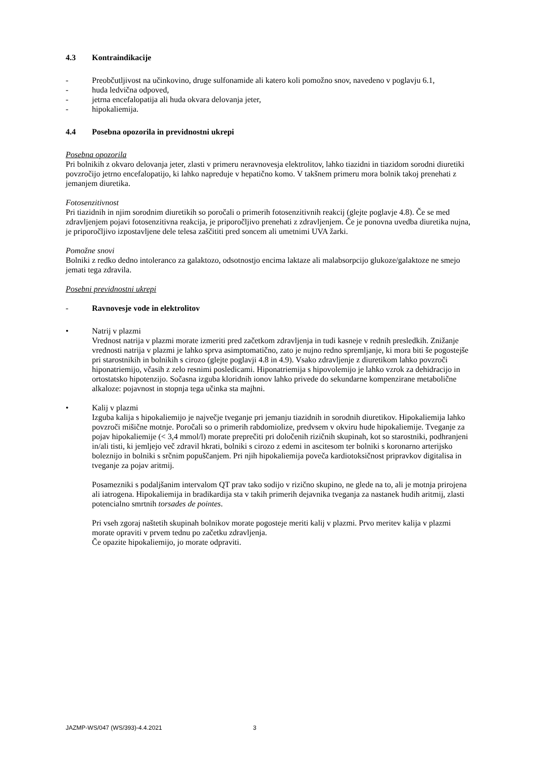4.3 Kontraindikacije
- Preobčutljivost na učinkovino, druge sulfonamide ali katero koli pomožno snov, navedeno v poglavju 6.1,
- huda ledvična odpoved,
- jetrna encefalopatija ali huda okvara delovanja jeter,
- hipokaliemija.
4.4 Posebna opozorila in previdnostni ukrepi
Posebna opozorila
Pri bolnikih z okvaro delovanja jeter, zlasti v primeru neravnovesja elektrolitov, lahko tiazidni in tiazidom sorodni diuretiki povzročijo jetrno encefalopatijo, ki lahko napreduje v hepatično komo. V takšnem primeru mora bolnik takoj prenehati z jemanjem diuretika.
Fotosenzitivnost
Pri tiazidnih in njim sorodnim diuretikih so poročali o primerih fotosenzitivnih reakcij (glejte poglavje 4.8). Če se med zdravljenjem pojavi fotosenzitivna reakcija, je priporočljivo prenehati z zdravljenjem. Če je ponovna uvedba diuretika nujna, je priporočljivo izpostavljene dele telesa zaščititi pred soncem ali umetnimi UVA žarki.
Pomožne snovi
Bolniki z redko dedno intoleranco za galaktozo, odsotnostjo encima laktaze ali malabsorpcijo glukoze/galaktoze ne smejo jemati tega zdravila.
Posebni previdnostni ukrepi
- Ravnovesje vode in elektrolitov
• Natrij v plazmi
Vrednost natrija v plazmi morate izmeriti pred začetkom zdravljenja in tudi kasneje v rednih presledkih. Znižanje vrednosti natrija v plazmi je lahko sprva asimptomatično, zato je nujno redno spremljanje, ki mora biti še pogostejše pri starostnikih in bolnikih s cirozo (glejte poglavji 4.8 in 4.9). Vsako zdravljenje z diuretikom lahko povzroči hiponatriemijo, včasih z zelo resnimi posledicami. Hiponatriemija s hipovolemijo je lahko vzrok za dehidracijo in ortostatsko hipotenzijo. Sočasna izguba kloridnih ionov lahko privede do sekundarne kompenzirane metabolične alkaloze: pojavnost in stopnja tega učinka sta majhni.
• Kalij v plazmi
Izguba kalija s hipokaliemijo je največje tveganje pri jemanju tiazidnih in sorodnih diuretikov. Hipokaliemija lahko povzroči mišične motnje. Poročali so o primerih rabdomiolize, predvsem v okviru hude hipokaliemije. Tveganje za pojav hipokaliemije (< 3,4 mmol/l) morate preprečiti pri določenih rizičnih skupinah, kot so starostniki, podhranjeni in/ali tisti, ki jemljejo več zdravil hkrati, bolniki s cirozo z edemi in ascitesom ter bolniki s koronarno arterijsko boleznijo in bolniki s srčnim popuščanjem. Pri njih hipokaliemija poveča kardiotoksičnost pripravkov digitalisa in tveganje za pojav aritmij.
Posamezniki s podaljšanim intervalom QT prav tako sodijo v rizično skupino, ne glede na to, ali je motnja prirojena ali iatrogena. Hipokaliemija in bradikardija sta v takih primerih dejavnika tveganja za nastanek hudih aritmij, zlasti potencialno smrtnih torsades de pointes.
Pri vseh zgoraj naštetih skupinah bolnikov morate pogosteje meriti kalij v plazmi. Prvo meritev kalija v plazmi morate opraviti v prvem tednu po začetku zdravljenja.
Če opazite hipokaliemijo, jo morate odpraviti.
JAZMP-WS/047 (WS/393)-4.4.2021 3